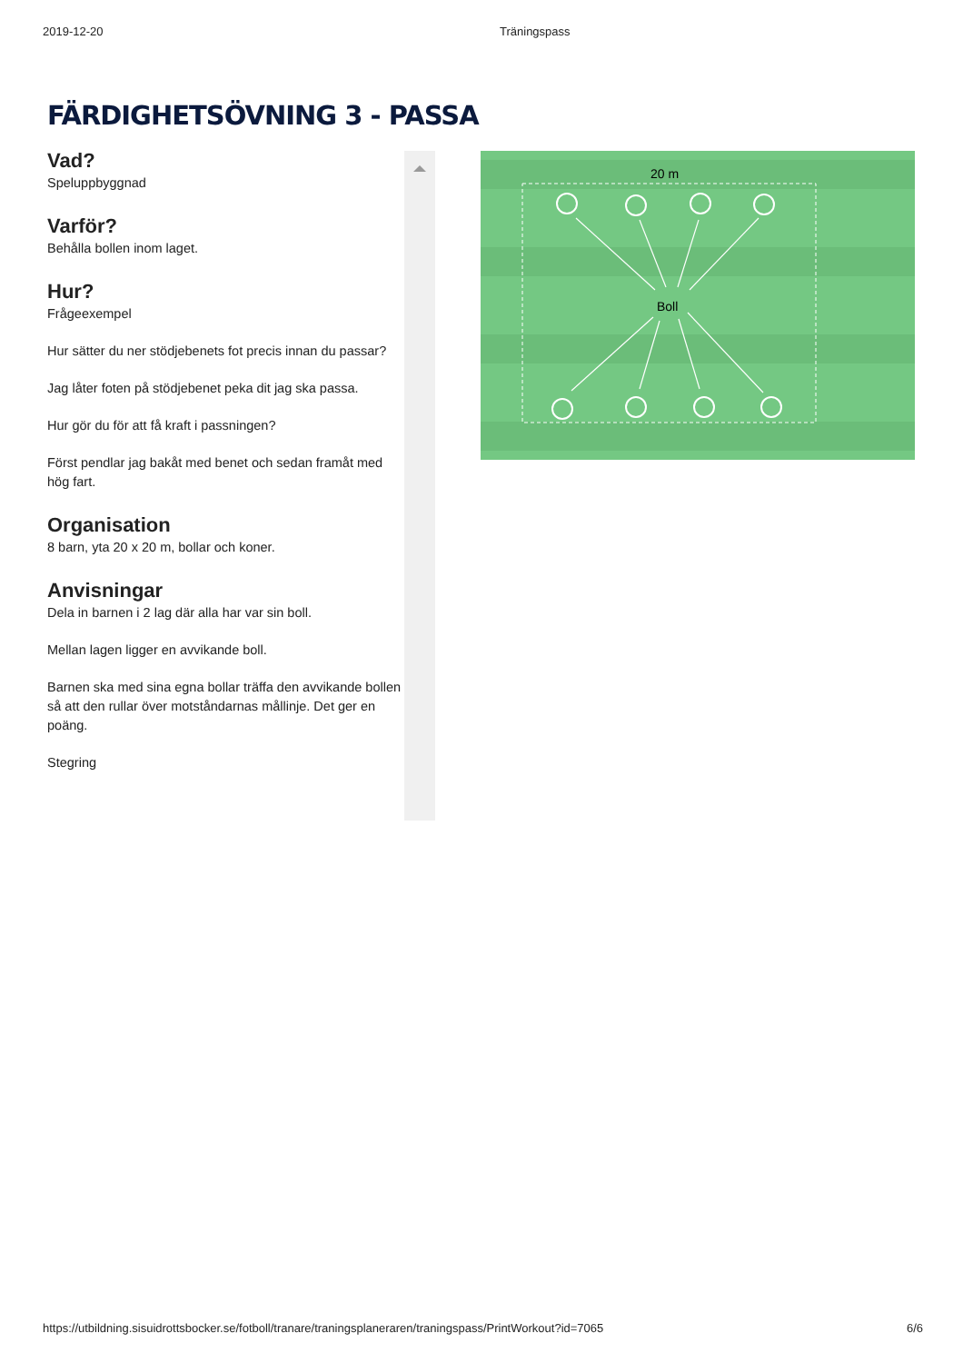2019-12-20 Träningspass
FÄRDIGHETSÖVNING 3 - PASSA
Vad?
Speluppbyggnad
Varför?
Behålla bollen inom laget.
Hur?
Frågeexempel
Hur sätter du ner stödjebenets fot precis innan du passar?
Jag låter foten på stödjebenet peka dit jag ska passa.
Hur gör du för att få kraft i passningen?
Först pendlar jag bakåt med benet och sedan framåt med hög fart.
Organisation
8 barn, yta 20 x 20 m, bollar och koner.
Anvisningar
Dela in barnen i 2 lag där alla har var sin boll.
Mellan lagen ligger en avvikande boll.
Barnen ska med sina egna bollar träffa den avvikande bollen så att den rullar över motståndarnas mållinje. Det ger en poäng.
Stegring
20 m
Boll
https://utbildning.sisuidrottsbocker.se/fotboll/tranare/traningsplaneraren/traningspass/PrintWorkout?id=7065 6/6